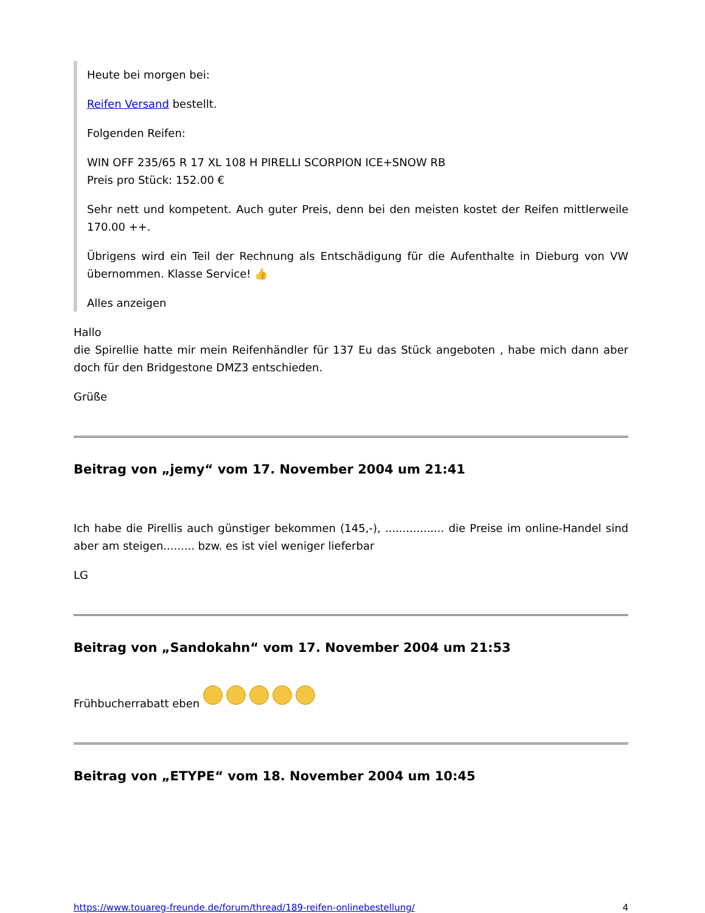Heute bei morgen bei:
Reifen Versand bestellt.
Folgenden Reifen:
WIN OFF 235/65 R 17 XL 108 H PIRELLI SCORPION ICE+SNOW RB
Preis pro Stück: 152.00 €
Sehr nett und kompetent. Auch guter Preis, denn bei den meisten kostet der Reifen mittlerweile 170.00 ++.
Übrigens wird ein Teil der Rechnung als Entschädigung für die Aufenthalte in Dieburg von VW übernommen. Klasse Service! 👍
Alles anzeigen
Hallo
die Spirellie hatte mir mein Reifenhändler für 137 Eu das Stück angeboten , habe mich dann aber doch für den Bridgestone DMZ3 entschieden.
Grüße
Beitrag von „jemy“ vom 17. November 2004 um 21:41
Ich habe die Pirellis auch günstiger bekommen (145,-), ................. die Preise im online-Handel sind aber am steigen......... bzw. es ist viel weniger lieferbar
LG
Beitrag von „Sandokahn“ vom 17. November 2004 um 21:53
Frühbucherrabatt eben
Beitrag von „ETYPE“ vom 18. November 2004 um 10:45
https://www.touareg-freunde.de/forum/thread/189-reifen-onlinebestellung/ 4